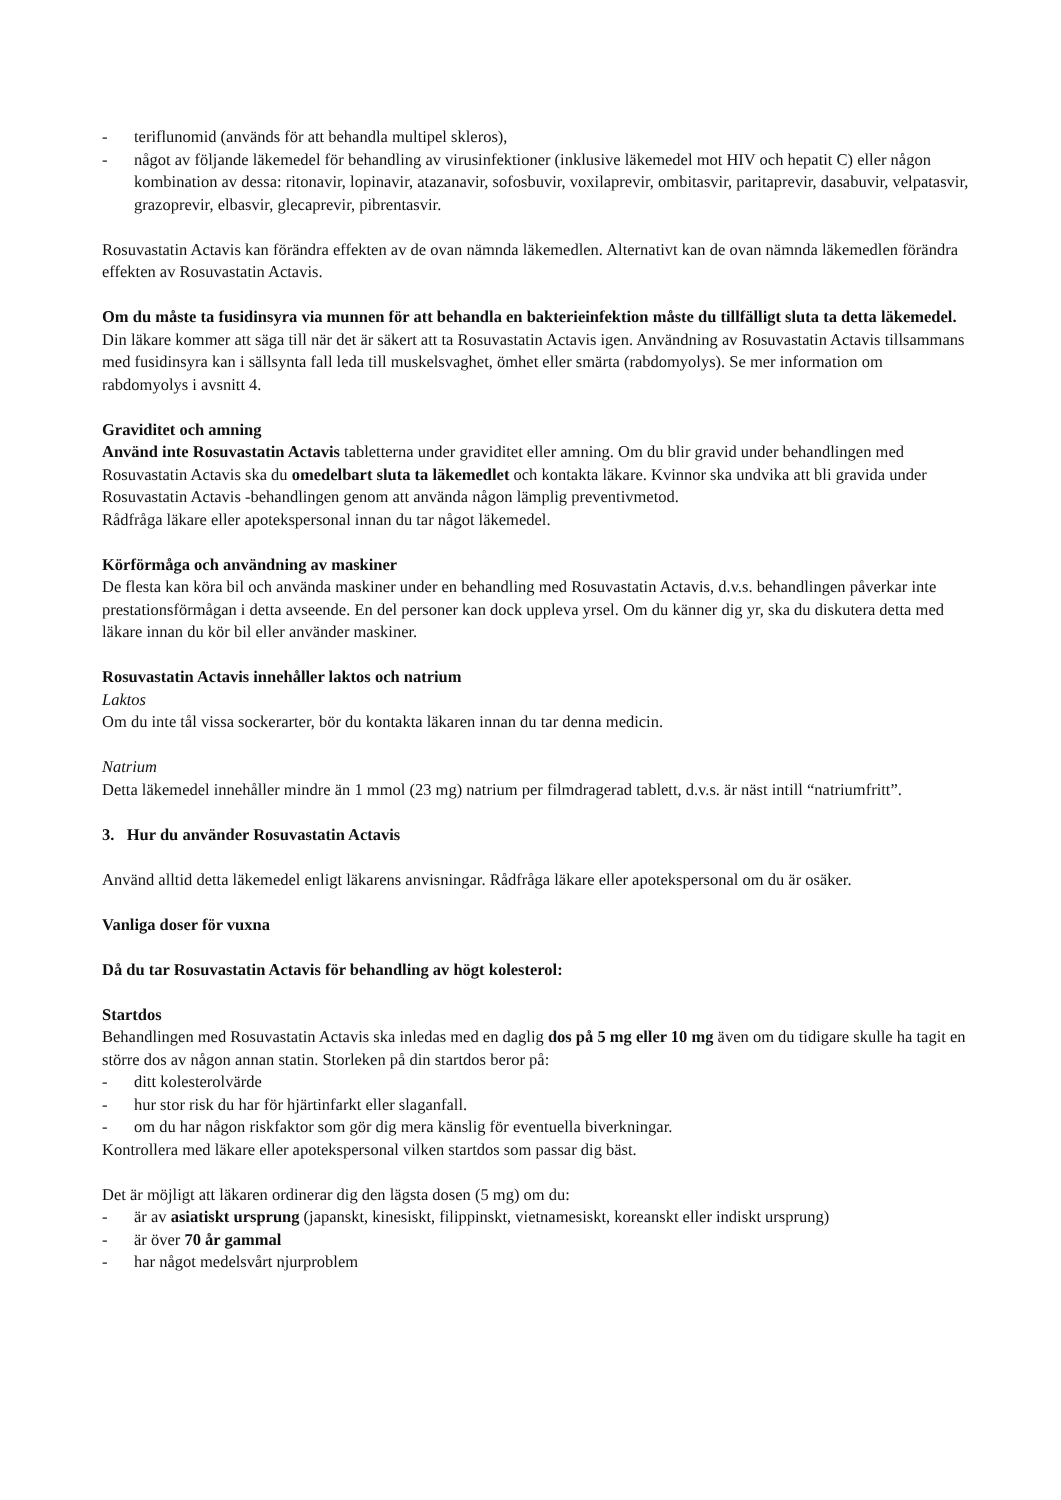- teriflunomid (används för att behandla multipel skleros),
- något av följande läkemedel för behandling av virusinfektioner (inklusive läkemedel mot HIV och hepatit C) eller någon kombination av dessa: ritonavir, lopinavir, atazanavir, sofosbuvir, voxilaprevir, ombitasvir, paritaprevir, dasabuvir, velpatasvir, grazoprevir, elbasvir, glecaprevir, pibrentasvir.
Rosuvastatin Actavis kan förändra effekten av de ovan nämnda läkemedlen. Alternativt kan de ovan nämnda läkemedlen förändra effekten av Rosuvastatin Actavis.
Om du måste ta fusidinsyra via munnen för att behandla en bakterieinfektion måste du tillfälligt sluta ta detta läkemedel. Din läkare kommer att säga till när det är säkert att ta Rosuvastatin Actavis igen. Användning av Rosuvastatin Actavis tillsammans med fusidinsyra kan i sällsynta fall leda till muskelsvaghet, ömhet eller smärta (rabdomyolys). Se mer information om rabdomyolys i avsnitt 4.
Graviditet och amning
Använd inte Rosuvastatin Actavis tabletterna under graviditet eller amning. Om du blir gravid under behandlingen med Rosuvastatin Actavis ska du omedelbart sluta ta läkemedlet och kontakta läkare. Kvinnor ska undvika att bli gravida under Rosuvastatin Actavis -behandlingen genom att använda någon lämplig preventivmetod.
Rådfråga läkare eller apotekspersonal innan du tar något läkemedel.
Körförmåga och användning av maskiner
De flesta kan köra bil och använda maskiner under en behandling med Rosuvastatin Actavis, d.v.s. behandlingen påverkar inte prestationsförmågan i detta avseende. En del personer kan dock uppleva yrsel. Om du känner dig yr, ska du diskutera detta med läkare innan du kör bil eller använder maskiner.
Rosuvastatin Actavis innehåller laktos och natrium
Laktos
Om du inte tål vissa sockerarter, bör du kontakta läkaren innan du tar denna medicin.
Natrium
Detta läkemedel innehåller mindre än 1 mmol (23 mg) natrium per filmdragerad tablett, d.v.s. är näst intill “natriumfritt”.
3. Hur du använder Rosuvastatin Actavis
Använd alltid detta läkemedel enligt läkarens anvisningar. Rådfråga läkare eller apotekspersonal om du är osäker.
Vanliga doser för vuxna
Då du tar Rosuvastatin Actavis för behandling av högt kolesterol:
Startdos
Behandlingen med Rosuvastatin Actavis ska inledas med en daglig dos på 5 mg eller 10 mg även om du tidigare skulle ha tagit en större dos av någon annan statin. Storleken på din startdos beror på:
- ditt kolesterolvärde
- hur stor risk du har för hjärtinfarkt eller slaganfall.
- om du har någon riskfaktor som gör dig mera känslig för eventuella biverkningar.
Kontrollera med läkare eller apotekspersonal vilken startdos som passar dig bäst.
Det är möjligt att läkaren ordinerar dig den lägsta dosen (5 mg) om du:
- är av asiatiskt ursprung (japanskt, kinesiskt, filippinskt, vietnamesiskt, koreanskt eller indiskt ursprung)
- är över 70 år gammal
- har något medelsvårt njurproblem